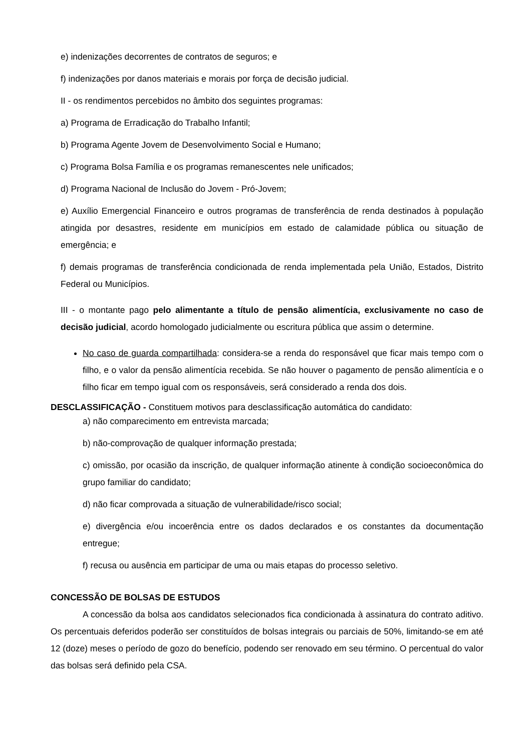e) indenizações decorrentes de contratos de seguros; e
f) indenizações por danos materiais e morais por força de decisão judicial.
II - os rendimentos percebidos no âmbito dos seguintes programas:
a) Programa de Erradicação do Trabalho Infantil;
b) Programa Agente Jovem de Desenvolvimento Social e Humano;
c) Programa Bolsa Família e os programas remanescentes nele unificados;
d) Programa Nacional de Inclusão do Jovem - Pró-Jovem;
e) Auxílio Emergencial Financeiro e outros programas de transferência de renda destinados à população atingida por desastres, residente em municípios em estado de calamidade pública ou situação de emergência; e
f) demais programas de transferência condicionada de renda implementada pela União, Estados, Distrito Federal ou Municípios.
III - o montante pago pelo alimentante a título de pensão alimentícia, exclusivamente no caso de decisão judicial, acordo homologado judicialmente ou escritura pública que assim o determine.
No caso de guarda compartilhada: considera-se a renda do responsável que ficar mais tempo com o filho, e o valor da pensão alimentícia recebida. Se não houver o pagamento de pensão alimentícia e o filho ficar em tempo igual com os responsáveis, será considerado a renda dos dois.
DESCLASSIFICAÇÃO - Constituem motivos para desclassificação automática do candidato:
a) não comparecimento em entrevista marcada;
b) não-comprovação de qualquer informação prestada;
c) omissão, por ocasião da inscrição, de qualquer informação atinente à condição socioeconômica do grupo familiar do candidato;
d) não ficar comprovada a situação de vulnerabilidade/risco social;
e) divergência e/ou incoerência entre os dados declarados e os constantes da documentação entregue;
f) recusa ou ausência em participar de uma ou mais etapas do processo seletivo.
CONCESSÃO DE BOLSAS DE ESTUDOS
A concessão da bolsa aos candidatos selecionados fica condicionada à assinatura do contrato aditivo. Os percentuais deferidos poderão ser constituídos de bolsas integrais ou parciais de 50%, limitando-se em até 12 (doze) meses o período de gozo do benefício, podendo ser renovado em seu término. O percentual do valor das bolsas será definido pela CSA.